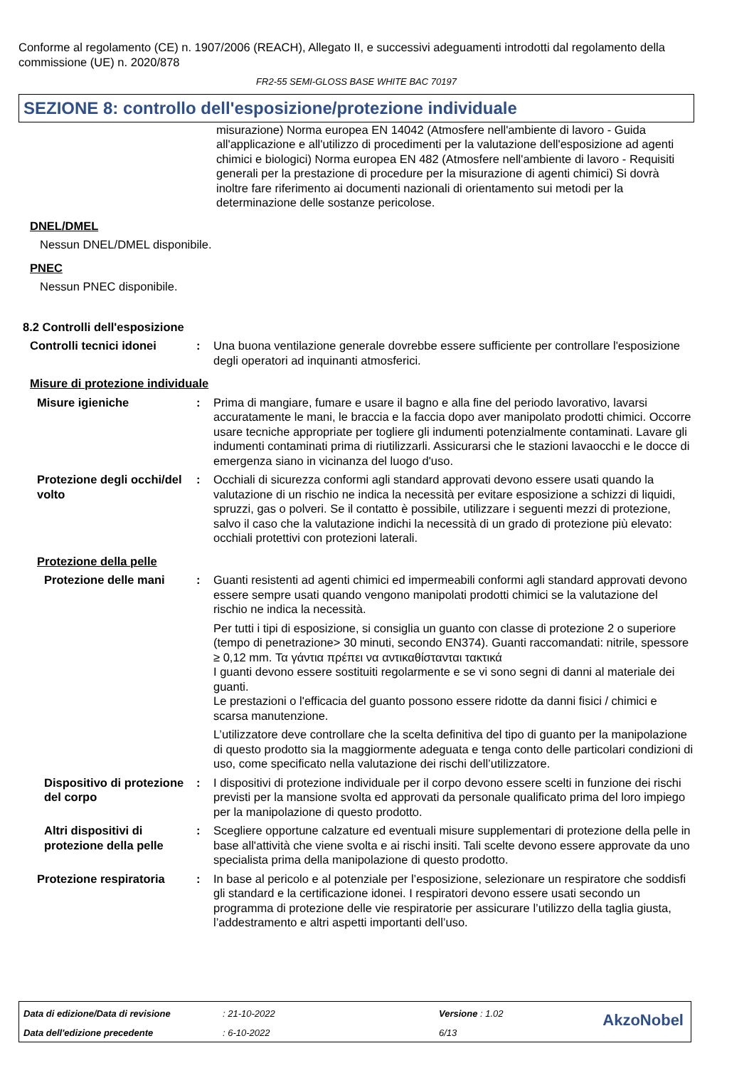Conforme al regolamento (CE) n. 1907/2006 (REACH), Allegato II, e successivi adeguamenti introdotti dal regolamento della commissione (UE) n. 2020/878
FR2-55 SEMI-GLOSS BASE WHITE BAC 70197
SEZIONE 8: controllo dell'esposizione/protezione individuale
misurazione) Norma europea EN 14042 (Atmosfere nell'ambiente di lavoro - Guida all'applicazione e all'utilizzo di procedimenti per la valutazione dell'esposizione ad agenti chimici e biologici) Norma europea EN 482 (Atmosfere nell'ambiente di lavoro - Requisiti generali per la prestazione di procedure per la misurazione di agenti chimici) Si dovrà inoltre fare riferimento ai documenti nazionali di orientamento sui metodi per la determinazione delle sostanze pericolose.
DNEL/DMEL
Nessun DNEL/DMEL disponibile.
PNEC
Nessun PNEC disponibile.
8.2 Controlli dell'esposizione
Controlli tecnici idonei
: Una buona ventilazione generale dovrebbe essere sufficiente per controllare l'esposizione degli operatori ad inquinanti atmosferici.
Misure di protezione individuale
Misure igieniche : Prima di mangiare, fumare e usare il bagno e alla fine del periodo lavorativo, lavarsi accuratamente le mani, le braccia e la faccia dopo aver manipolato prodotti chimici. Occorre usare tecniche appropriate per togliere gli indumenti potenzialmente contaminati. Lavare gli indumenti contaminati prima di riutilizzarli. Assicurarsi che le stazioni lavaocchi e le docce di emergenza siano in vicinanza del luogo d'uso.
Protezione degli occhi/del volto
: Occhiali di sicurezza conformi agli standard approvati devono essere usati quando la valutazione di un rischio ne indica la necessità per evitare esposizione a schizzi di liquidi, spruzzi, gas o polveri. Se il contatto è possibile, utilizzare i seguenti mezzi di protezione, salvo il caso che la valutazione indichi la necessità di un grado di protezione più elevato: occhiali protettivi con protezioni laterali.
Protezione della pelle
Protezione delle mani : Guanti resistenti ad agenti chimici ed impermeabili conformi agli standard approvati devono essere sempre usati quando vengono manipolati prodotti chimici se la valutazione del rischio ne indica la necessità.
Per tutti i tipi di esposizione, si consiglia un guanto con classe di protezione 2 o superiore (tempo di penetrazione> 30 minuti, secondo EN374). Guanti raccomandati: nitrile, spessore ≥ 0,12 mm. Τα γάντια πρέπει να αντικαθίστανται τακτικά
I guanti devono essere sostituiti regolarmente e se vi sono segni di danni al materiale dei guanti.
Le prestazioni o l'efficacia del guanto possono essere ridotte da danni fisici / chimici e scarsa manutenzione.
L’utilizzatore deve controllare che la scelta definitiva del tipo di guanto per la manipolazione di questo prodotto sia la maggiormente adeguata e tenga conto delle particolari condizioni di uso, come specificato nella valutazione dei rischi dell’utilizzatore.
Dispositivo di protezione del corpo
: I dispositivi di protezione individuale per il corpo devono essere scelti in funzione dei rischi previsti per la mansione svolta ed approvati da personale qualificato prima del loro impiego per la manipolazione di questo prodotto.
Altri dispositivi di protezione della pelle
: Scegliere opportune calzature ed eventuali misure supplementari di protezione della pelle in base all'attività che viene svolta e ai rischi insiti. Tali scelte devono essere approvate da uno specialista prima della manipolazione di questo prodotto.
Protezione respiratoria
: In base al pericolo e al potenziale per l’esposizione, selezionare un respiratore che soddisfi gli standard e la certificazione idonei. I respiratori devono essere usati secondo un programma di protezione delle vie respiratorie per assicurare l’utilizzo della taglia giusta, l’addestramento e altri aspetti importanti dell’uso.
| Data di edizione/Data di revisione | : 21-10-2022 | Versione : 1.02 |
| Data dell'edizione precedente | : 6-10-2022 | 6/13 |
AkzoNobel